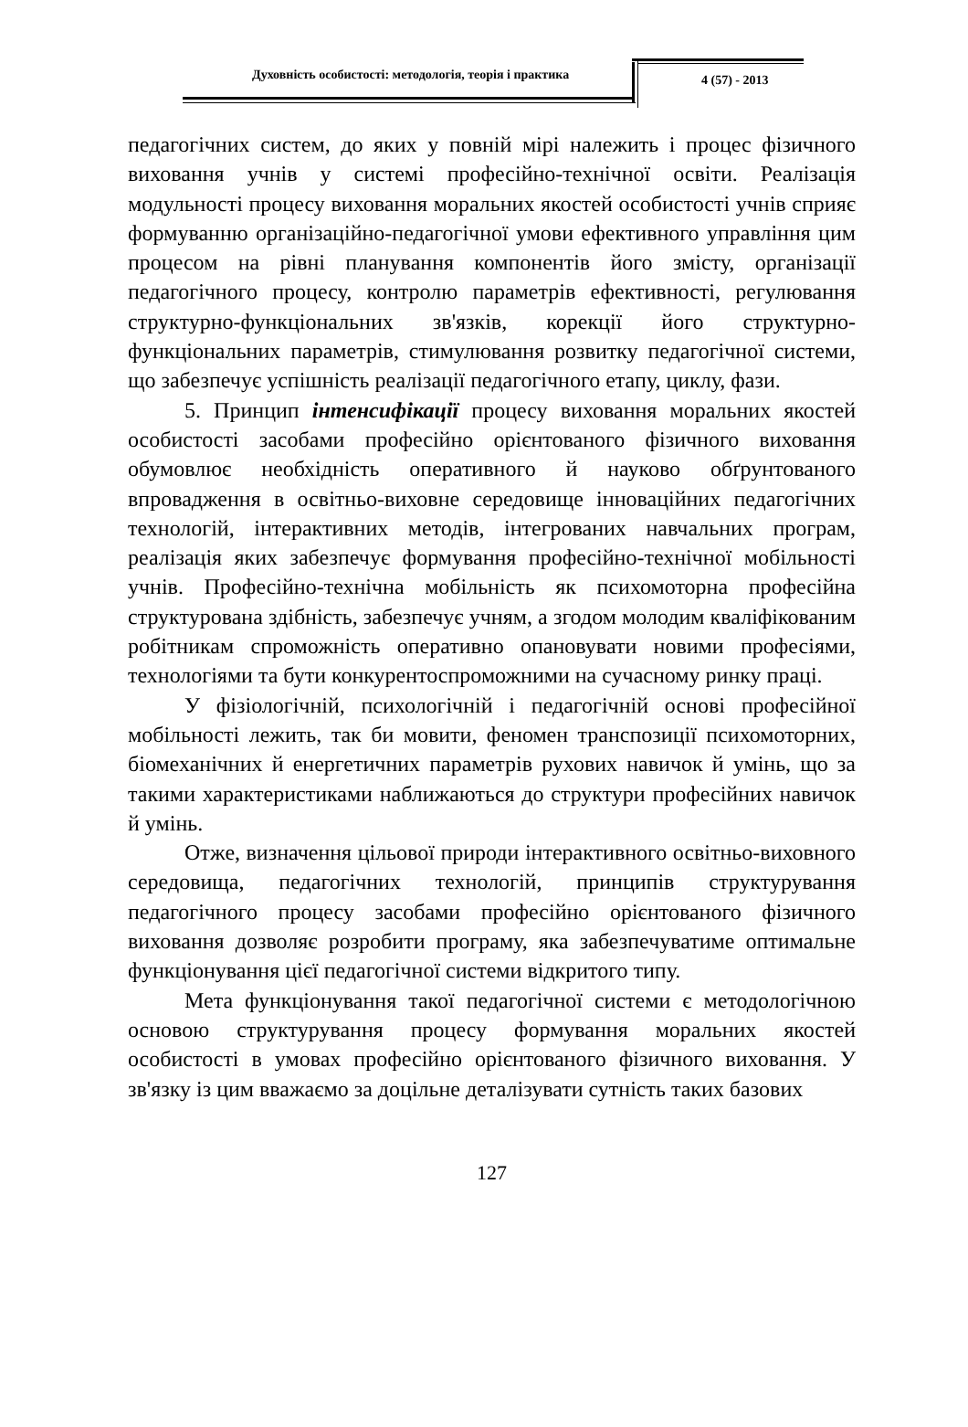Духовність особистості: методологія, теорія і практика
4 (57) - 2013
педагогічних систем, до яких у повній мірі належить і процес фізичного виховання учнів у системі професійно-технічної освіти. Реалізація модульності процесу виховання моральних якостей особистості учнів сприяє формуванню організаційно-педагогічної умови ефективного управління цим процесом на рівні планування компонентів його змісту, організації педагогічного процесу, контролю параметрів ефективності, регулювання структурно-функціональних зв'язків, корекції його структурно-функціональних параметрів, стимулювання розвитку педагогічної системи, що забезпечує успішність реалізації педагогічного етапу, циклу, фази.
5. Принцип інтенсифікації процесу виховання моральних якостей особистості засобами професійно орієнтованого фізичного виховання обумовлює необхідність оперативного й науково обґрунтованого впровадження в освітньо-виховне середовище інноваційних педагогічних технологій, інтерактивних методів, інтегрованих навчальних програм, реалізація яких забезпечує формування професійно-технічної мобільності учнів. Професійно-технічна мобільність як психомоторна професійна структурована здібність, забезпечує учням, а згодом молодим кваліфікованим робітникам спроможність оперативно опановувати новими професіями, технологіями та бути конкурентоспроможними на сучасному ринку праці.
У фізіологічній, психологічній і педагогічній основі професійної мобільності лежить, так би мовити, феномен транспозиції психомоторних, біомеханічних й енергетичних параметрів рухових навичок й умінь, що за такими характеристиками наближаються до структури професійних навичок й умінь.
Отже, визначення цільової природи інтерактивного освітньо-виховного середовища, педагогічних технологій, принципів структурування педагогічного процесу засобами професійно орієнтованого фізичного виховання дозволяє розробити програму, яка забезпечуватиме оптимальне функціонування цієї педагогічної системи відкритого типу.
Мета функціонування такої педагогічної системи є методологічною основою структурування процесу формування моральних якостей особистості в умовах професійно орієнтованого фізичного виховання. У зв'язку із цим вважаємо за доцільне деталізувати сутність таких базових
127